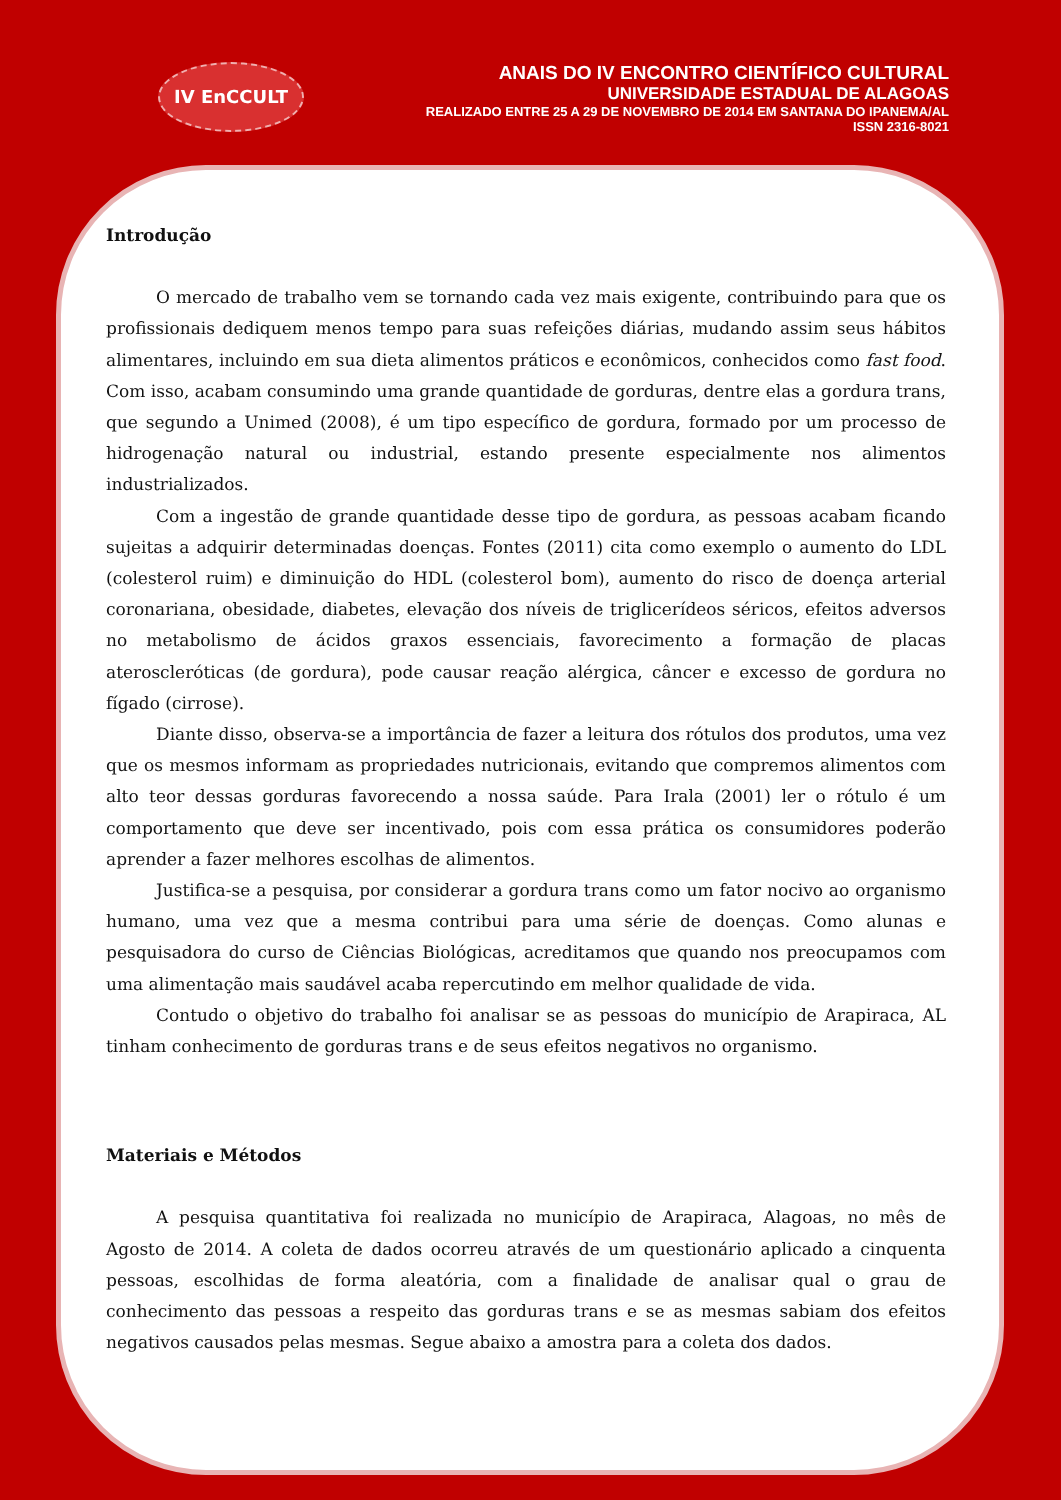IV EnCCULT
ANAIS DO IV ENCONTRO CIENTÍFICO CULTURAL
UNIVERSIDADE ESTADUAL DE ALAGOAS
REALIZADO ENTRE 25 A 29 DE NOVEMBRO DE 2014 EM SANTANA DO IPANEMA/AL
ISSN 2316-8021
Introdução
O mercado de trabalho vem se tornando cada vez mais exigente, contribuindo para que os profissionais dediquem menos tempo para suas refeições diárias, mudando assim seus hábitos alimentares, incluindo em sua dieta alimentos práticos e econômicos, conhecidos como fast food. Com isso, acabam consumindo uma grande quantidade de gorduras, dentre elas a gordura trans, que segundo a Unimed (2008), é um tipo específico de gordura, formado por um processo de hidrogenação natural ou industrial, estando presente especialmente nos alimentos industrializados.
Com a ingestão de grande quantidade desse tipo de gordura, as pessoas acabam ficando sujeitas a adquirir determinadas doenças. Fontes (2011) cita como exemplo o aumento do LDL (colesterol ruim) e diminuição do HDL (colesterol bom), aumento do risco de doença arterial coronariana, obesidade, diabetes, elevação dos níveis de triglicerídeos séricos, efeitos adversos no metabolismo de ácidos graxos essenciais, favorecimento a formação de placas ateroscleróticas (de gordura), pode causar reação alérgica, câncer e excesso de gordura no fígado (cirrose).
Diante disso, observa-se a importância de fazer a leitura dos rótulos dos produtos, uma vez que os mesmos informam as propriedades nutricionais, evitando que compremos alimentos com alto teor dessas gorduras favorecendo a nossa saúde. Para Irala (2001) ler o rótulo é um comportamento que deve ser incentivado, pois com essa prática os consumidores poderão aprender a fazer melhores escolhas de alimentos.
Justifica-se a pesquisa, por considerar a gordura trans como um fator nocivo ao organismo humano, uma vez que a mesma contribui para uma série de doenças. Como alunas e pesquisadora do curso de Ciências Biológicas, acreditamos que quando nos preocupamos com uma alimentação mais saudável acaba repercutindo em melhor qualidade de vida.
Contudo o objetivo do trabalho foi analisar se as pessoas do município de Arapiraca, AL tinham conhecimento de gorduras trans e de seus efeitos negativos no organismo.
Materiais e Métodos
A pesquisa quantitativa foi realizada no município de Arapiraca, Alagoas, no mês de Agosto de 2014. A coleta de dados ocorreu através de um questionário aplicado a cinquenta pessoas, escolhidas de forma aleatória, com a finalidade de analisar qual o grau de conhecimento das pessoas a respeito das gorduras trans e se as mesmas sabiam dos efeitos negativos causados pelas mesmas. Segue abaixo a amostra para a coleta dos dados.